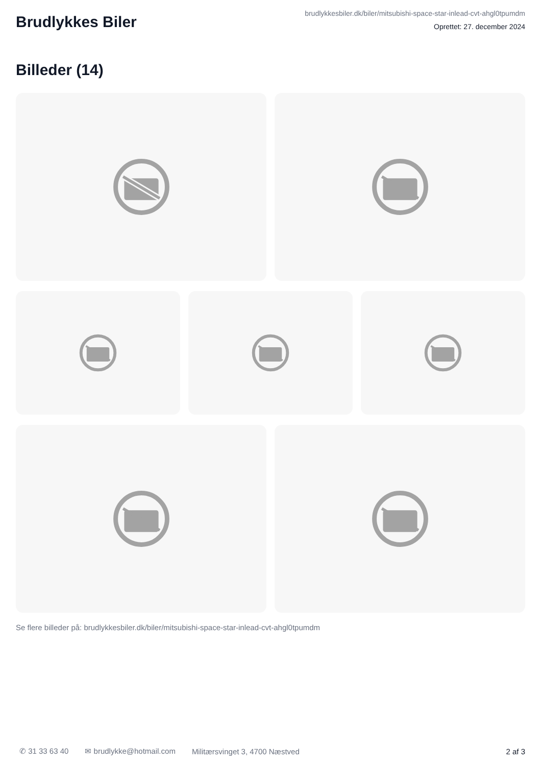Brudlykkes Biler
brudlykkesbiler.dk/biler/mitsubishi-space-star-inlead-cvt-ahgl0tpumdm
Oprettet: 27. december 2024
Billeder (14)
Se flere billeder på: brudlykkesbiler.dk/biler/mitsubishi-space-star-inlead-cvt-ahgl0tpumdm
✆ 31 33 63 40 ✉ brudlykke@hotmail.com Militærsvinget 3, 4700 Næstved 2 af 3